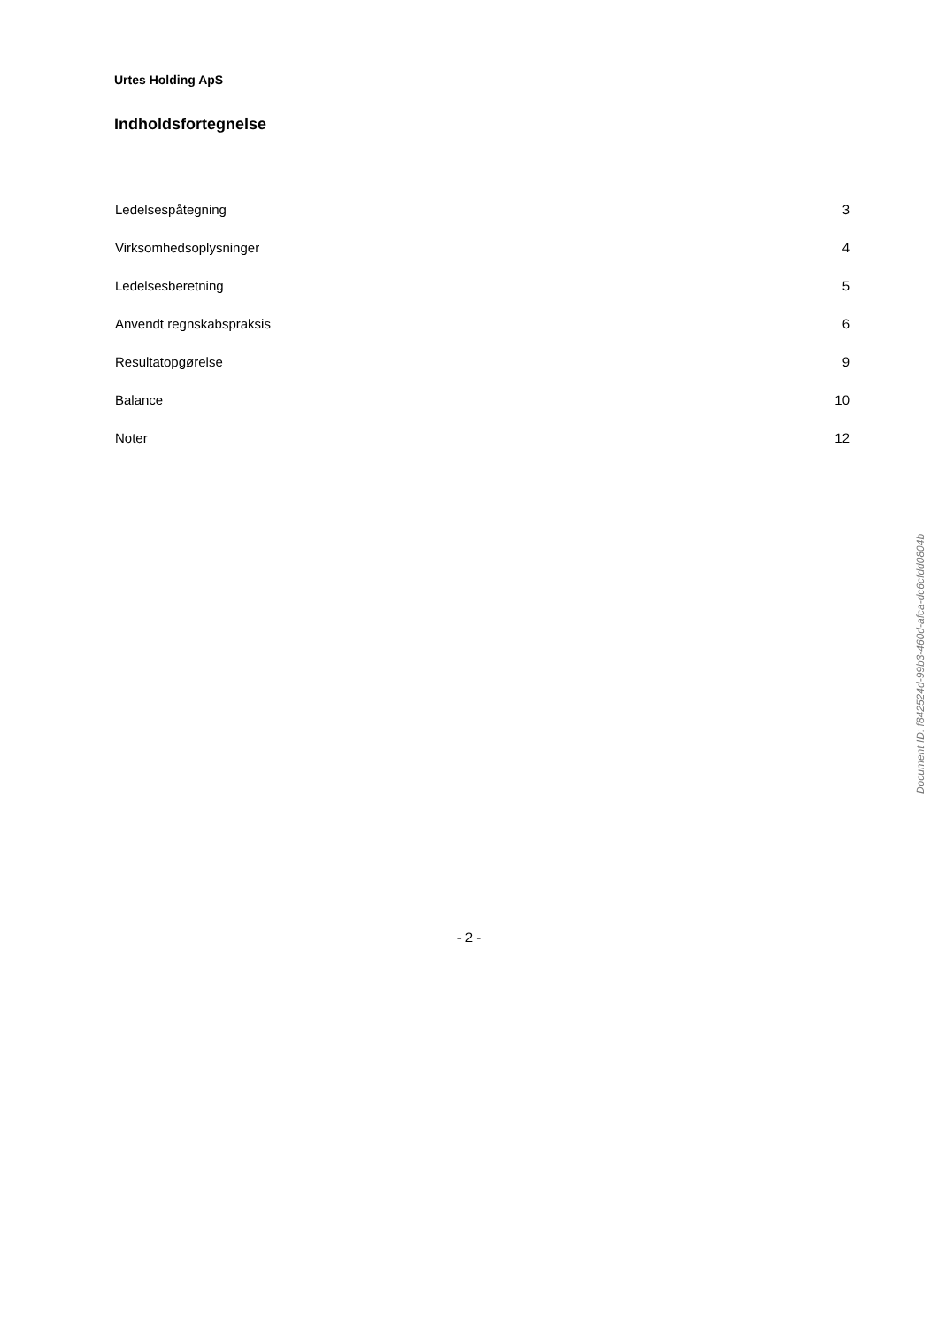Urtes Holding ApS
Indholdsfortegnelse
Ledelsespåtegning 3
Virksomhedsoplysninger 4
Ledelsesberetning 5
Anvendt regnskabspraksis 6
Resultatopgørelse 9
Balance 10
Noter 12
Document ID: f842524d-99b3-460d-afca-dc6cfdd0804b
- 2 -